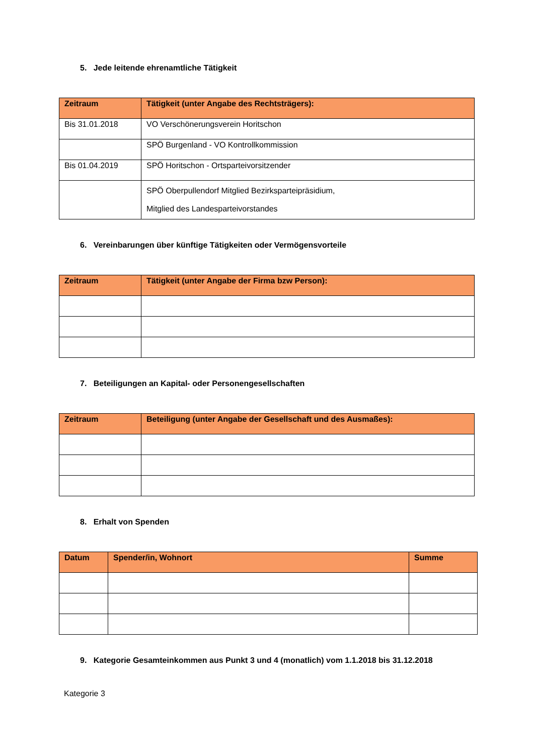5. Jede leitende ehrenamtliche Tätigkeit
| Zeitraum | Tätigkeit (unter Angabe des Rechtsträgers): |
| --- | --- |
| Bis 31.01.2018 | VO Verschönerungsverein Horitschon |
| | SPÖ Burgenland - VO Kontrollkommission |
| Bis 01.04.2019 | SPÖ Horitschon - Ortsparteivorsitzender |
| | SPÖ Oberpullendorf Mitglied Bezirksparteipräsidium, Mitglied des Landesparteivorstandes |
6. Vereinbarungen über künftige Tätigkeiten oder Vermögensvorteile
| Zeitraum | Tätigkeit (unter Angabe der Firma bzw Person): |
| --- | --- |
7. Beteiligungen an Kapital- oder Personengesellschaften
| Zeitraum | Beteiligung (unter Angabe der Gesellschaft und des Ausmaßes): |
| --- | --- |
8. Erhalt von Spenden
| Datum | Spender/in, Wohnort | Summe |
| --- | --- | --- |
9. Kategorie Gesamteinkommen aus Punkt 3 und 4 (monatlich) vom 1.1.2018 bis 31.12.2018
Kategorie 3